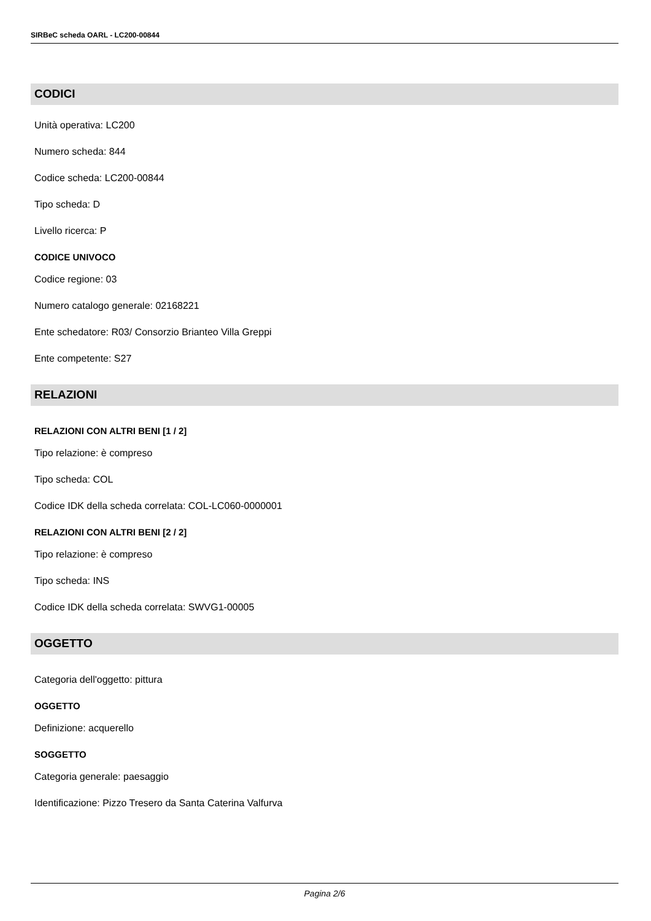SIRBeC scheda OARL - LC200-00844
CODICI
Unità operativa: LC200
Numero scheda: 844
Codice scheda: LC200-00844
Tipo scheda: D
Livello ricerca: P
CODICE UNIVOCO
Codice regione: 03
Numero catalogo generale: 02168221
Ente schedatore: R03/ Consorzio Brianteo Villa Greppi
Ente competente: S27
RELAZIONI
RELAZIONI CON ALTRI BENI [1 / 2]
Tipo relazione: è compreso
Tipo scheda: COL
Codice IDK della scheda correlata: COL-LC060-0000001
RELAZIONI CON ALTRI BENI [2 / 2]
Tipo relazione: è compreso
Tipo scheda: INS
Codice IDK della scheda correlata: SWVG1-00005
OGGETTO
Categoria dell'oggetto: pittura
OGGETTO
Definizione: acquerello
SOGGETTO
Categoria generale: paesaggio
Identificazione: Pizzo Tresero da Santa Caterina Valfurva
Pagina 2/6